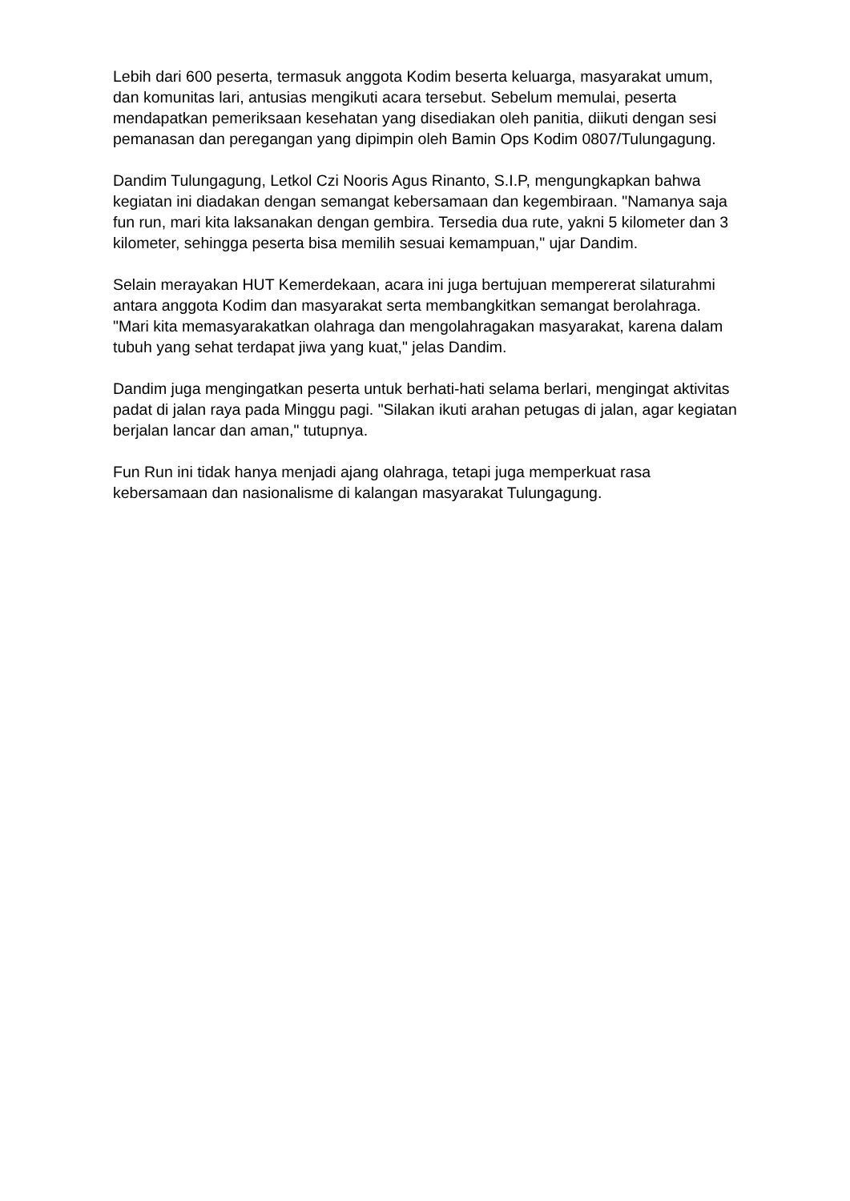Lebih dari 600 peserta, termasuk anggota Kodim beserta keluarga, masyarakat umum, dan komunitas lari, antusias mengikuti acara tersebut. Sebelum memulai, peserta mendapatkan pemeriksaan kesehatan yang disediakan oleh panitia, diikuti dengan sesi pemanasan dan peregangan yang dipimpin oleh Bamin Ops Kodim 0807/Tulungagung.
Dandim Tulungagung, Letkol Czi Nooris Agus Rinanto, S.I.P, mengungkapkan bahwa kegiatan ini diadakan dengan semangat kebersamaan dan kegembiraan. "Namanya saja fun run, mari kita laksanakan dengan gembira. Tersedia dua rute, yakni 5 kilometer dan 3 kilometer, sehingga peserta bisa memilih sesuai kemampuan," ujar Dandim.
Selain merayakan HUT Kemerdekaan, acara ini juga bertujuan mempererat silaturahmi antara anggota Kodim dan masyarakat serta membangkitkan semangat berolahraga. "Mari kita memasyarakatkan olahraga dan mengolahragakan masyarakat, karena dalam tubuh yang sehat terdapat jiwa yang kuat," jelas Dandim.
Dandim juga mengingatkan peserta untuk berhati-hati selama berlari, mengingat aktivitas padat di jalan raya pada Minggu pagi. "Silakan ikuti arahan petugas di jalan, agar kegiatan berjalan lancar dan aman," tutupnya.
Fun Run ini tidak hanya menjadi ajang olahraga, tetapi juga memperkuat rasa kebersamaan dan nasionalisme di kalangan masyarakat Tulungagung.